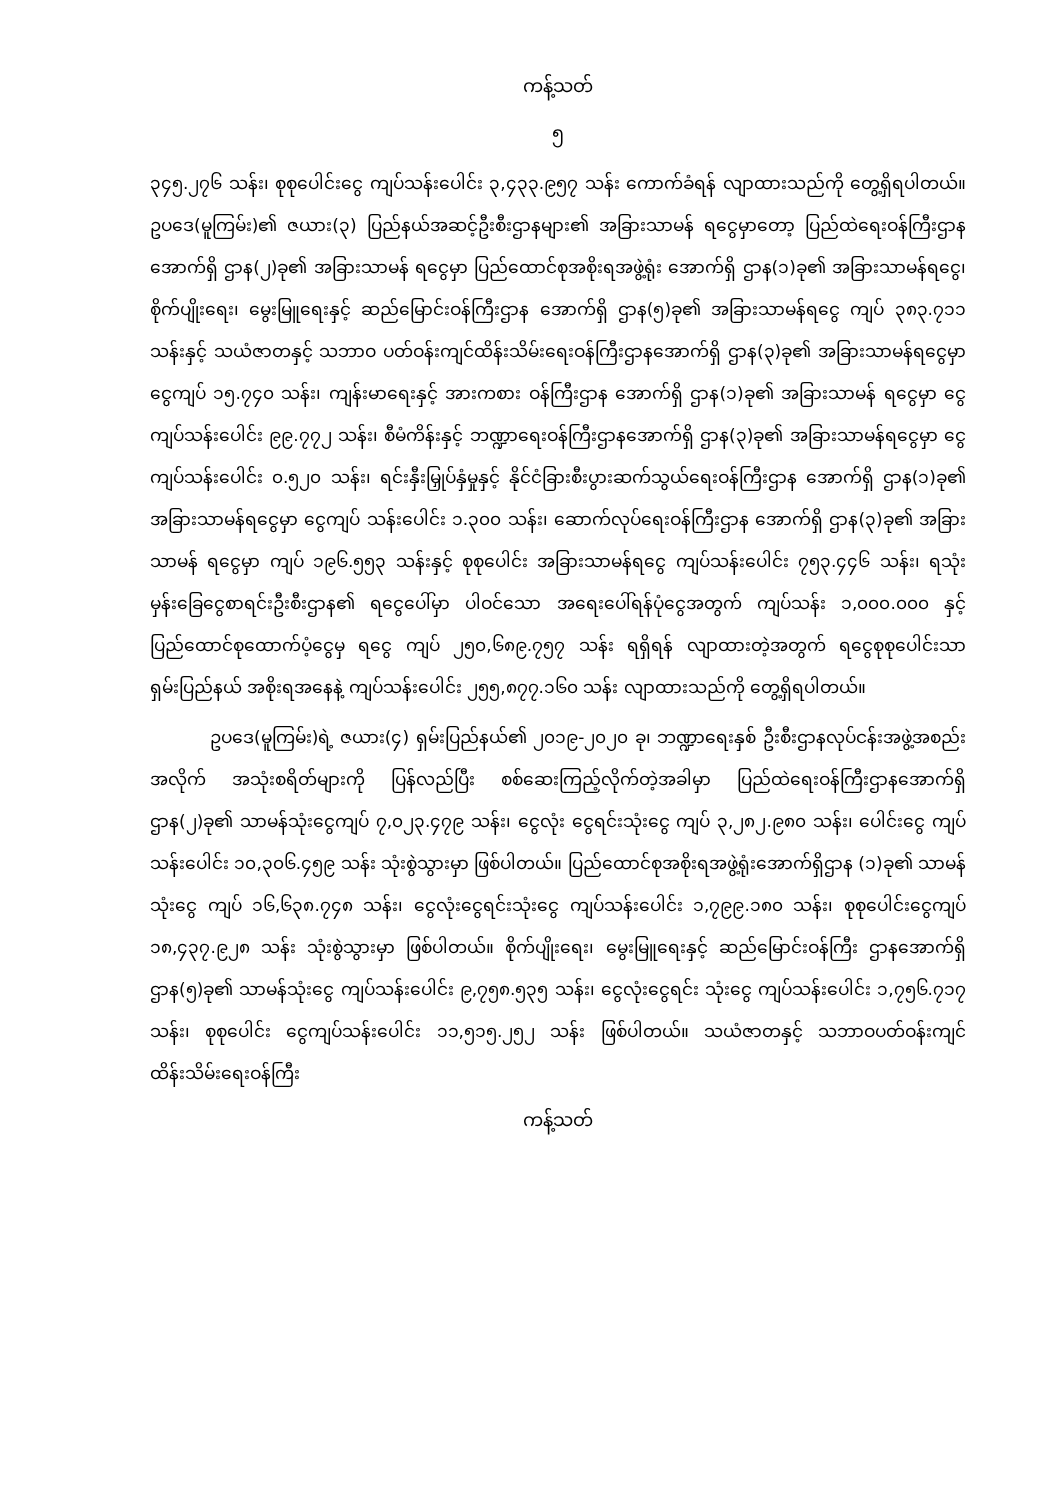ကန့်သတ်
၅
၃၄၅.၂၇၆ သန်း၊ စုစုပေါင်းငွေ ကျပ်သန်းပေါင်း ၃,၄၃၃.၉၅၇ သန်း ကောက်ခံရန် လျာထားသည်ကို တွေ့ရှိရပါတယ်။ ဥပဒေ(မူကြမ်း)၏ ဇယား(၃) ပြည်နယ်အဆင့်ဦးစီးဌာနများ၏ အခြားသာမန် ရငွေမှာတော့ ပြည်ထဲရေးဝန်ကြီးဌာနအောက်ရှိ ဌာန(၂)ခု၏ အခြားသာမန် ရငွေမှာ ပြည်ထောင်စုအစိုးရအဖွဲ့ရုံး အောက်ရှိ ဌာန(၁)ခု၏ အခြားသာမန်ရငွေ၊ စိုက်ပျိုးရေး၊ မွေးမြူရေးနှင့် ဆည်မြောင်းဝန်ကြီးဌာန အောက်ရှိ ဌာန(၅)ခု၏ အခြားသာမန်ရငွေ ကျပ် ၃၈၃.၇၁၁ သန်းနှင့် သယံဇာတနှင့် သဘာဝ ပတ်ဝန်းကျင်ထိန်းသိမ်းရေးဝန်ကြီးဌာနအောက်ရှိ ဌာန(၃)ခု၏ အခြားသာမန်ရငွေမှာ ငွေကျပ် ၁၅.၇၄၀ သန်း၊ ကျန်းမာရေးနှင့် အားကစား ဝန်ကြီးဌာန အောက်ရှိ ဌာန(၁)ခု၏ အခြားသာမန် ရငွေမှာ ငွေကျပ်သန်းပေါင်း ၉၉.၇၇၂ သန်း၊ စီမံကိန်းနှင့် ဘဏ္ဍာရေးဝန်ကြီးဌာနအောက်ရှိ ဌာန(၃)ခု၏ အခြားသာမန်ရငွေမှာ ငွေကျပ်သန်းပေါင်း ၀.၅၂၀ သန်း၊ ရင်းနှီးမြှုပ်နှံမှုနှင့် နိုင်ငံခြားစီးပွားဆက်သွယ်ရေးဝန်ကြီးဌာန အောက်ရှိ ဌာန(၁)ခု၏ အခြားသာမန်ရငွေမှာ ငွေကျပ် သန်းပေါင်း ၁.၃၀၀ သန်း၊ ဆောက်လုပ်ရေးဝန်ကြီးဌာန အောက်ရှိ ဌာန(၃)ခု၏ အခြားသာမန် ရငွေမှာ ကျပ် ၁၉၆.၅၅၃ သန်းနှင့် စုစုပေါင်း အခြားသာမန်ရငွေ ကျပ်သန်းပေါင်း ၇၅၃.၄၄၆ သန်း၊ ရသုံးမှန်းခြေငွေစာရင်းဦးစီးဌာန၏ ရငွေပေါ်မှာ ပါဝင်သော အရေးပေါ်ရန်ပုံငွေအတွက် ကျပ်သန်း ၁,၀၀၀.၀၀၀ နှင့် ပြည်ထောင်စုထောက်ပံ့ငွေမှ ရငွေ ကျပ် ၂၅၀,၆၈၉.၇၅၇ သန်း ရရှိရန် လျာထားတဲ့အတွက် ရငွေစုစုပေါင်းသာ ရှမ်းပြည်နယ် အစိုးရအနေနဲ့ ကျပ်သန်းပေါင်း ၂၅၅,၈၇၇.၁၆၀ သန်း လျာထားသည်ကို တွေ့ရှိရပါတယ်။
ဥပဒေ(မူကြမ်း)ရဲ့ ဇယား(၄) ရှမ်းပြည်နယ်၏ ၂၀၁၉-၂၀၂၀ ခု၊ ဘဏ္ဍာရေးနှစ် ဦးစီးဌာနလုပ်ငန်းအဖွဲ့အစည်းအလိုက် အသုံးစရိတ်များကို ပြန်လည်ပြီး စစ်ဆေးကြည့်လိုက်တဲ့အခါမှာ ပြည်ထဲရေးဝန်ကြီးဌာနအောက်ရှိ ဌာန(၂)ခု၏ သာမန်သုံးငွေကျပ် ၇,၀၂၃.၄၇၉ သန်း၊ ငွေလုံး ငွေရင်းသုံးငွေ ကျပ် ၃,၂၈၂.၉၈၀ သန်း၊ ပေါင်းငွေ ကျပ်သန်းပေါင်း ၁၀,၃၀၆.၄၅၉ သန်း သုံးစွဲသွားမှာ ဖြစ်ပါတယ်။ ပြည်ထောင်စုအစိုးရအဖွဲ့ရုံးအောက်ရှိဌာန (၁)ခု၏ သာမန်သုံးငွေ ကျပ် ၁၆,၆၃၈.၇၄၈ သန်း၊ ငွေလုံးငွေရင်းသုံးငွေ ကျပ်သန်းပေါင်း ၁,၇၉၉.၁၈၀ သန်း၊ စုစုပေါင်းငွေကျပ် ၁၈,၄၃၇.၉၂၈ သန်း သုံးစွဲသွားမှာ ဖြစ်ပါတယ်။ စိုက်ပျိုးရေး၊ မွေးမြူရေးနှင့် ဆည်မြောင်းဝန်ကြီး ဌာနအောက်ရှိ ဌာန(၅)ခု၏ သာမန်သုံးငွေ ကျပ်သန်းပေါင်း ၉,၇၅၈.၅၃၅ သန်း၊ ငွေလုံးငွေရင်း သုံးငွေ ကျပ်သန်းပေါင်း ၁,၇၅၆.၇၁၇ သန်း၊ စုစုပေါင်း ငွေကျပ်သန်းပေါင်း ၁၁,၅၁၅.၂၅၂ သန်း ဖြစ်ပါတယ်။ သယံဇာတနှင့် သဘာဝပတ်ဝန်းကျင်ထိန်းသိမ်းရေးဝန်ကြီး
ကန့်သတ်